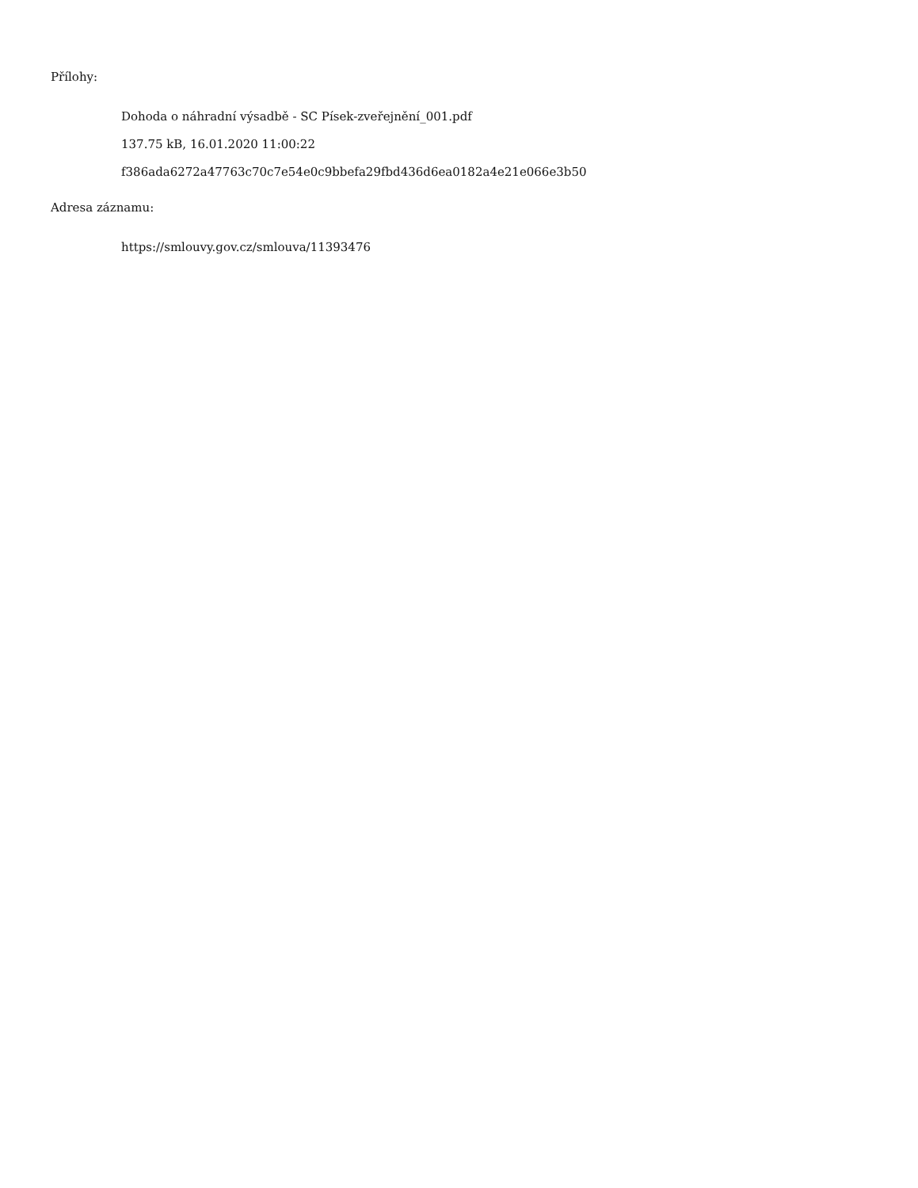Přílohy:
Dohoda o náhradní výsadbě - SC Písek-zveřejnění_001.pdf
137.75 kB, 16.01.2020 11:00:22
f386ada6272a47763c70c7e54e0c9bbefa29fbd436d6ea0182a4e21e066e3b50
Adresa záznamu:
https://smlouvy.gov.cz/smlouva/11393476